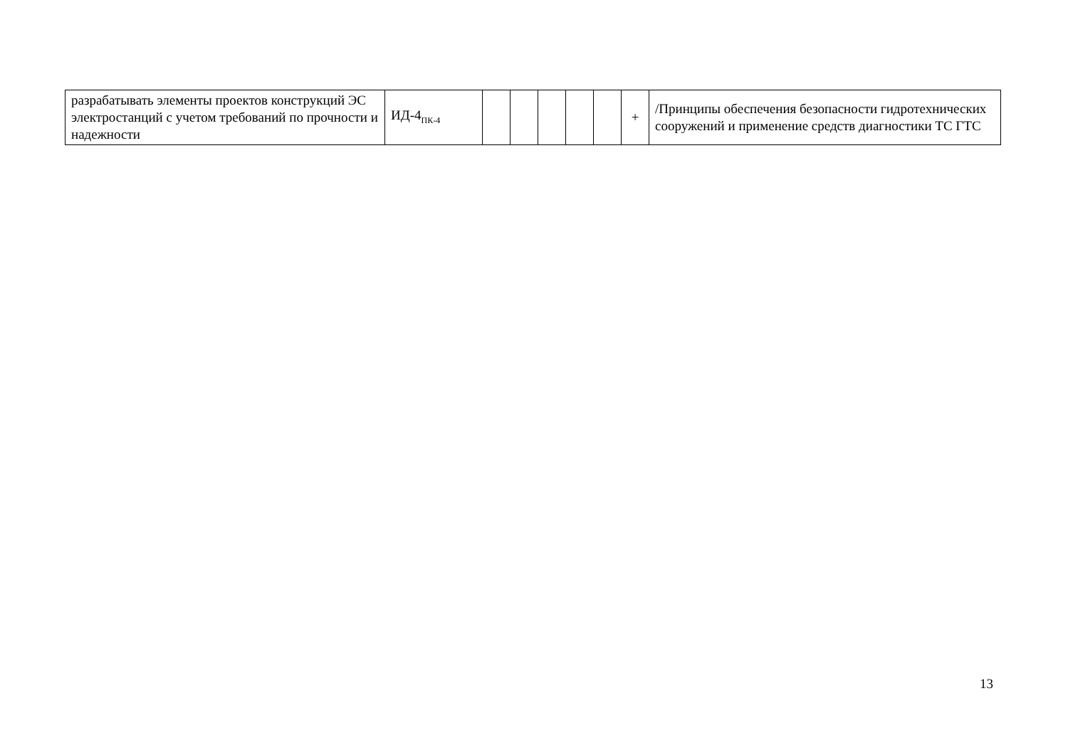| разрабатывать элементы проектов конструкций ЭС электростанций с учетом требований по прочности и надежности | ИД-4<sub>ПК-4</sub> | | | | | | + | /Принципы обеспечения безопасности гидротехнических сооружений и применение средств диагностики ТС ГТС |
13